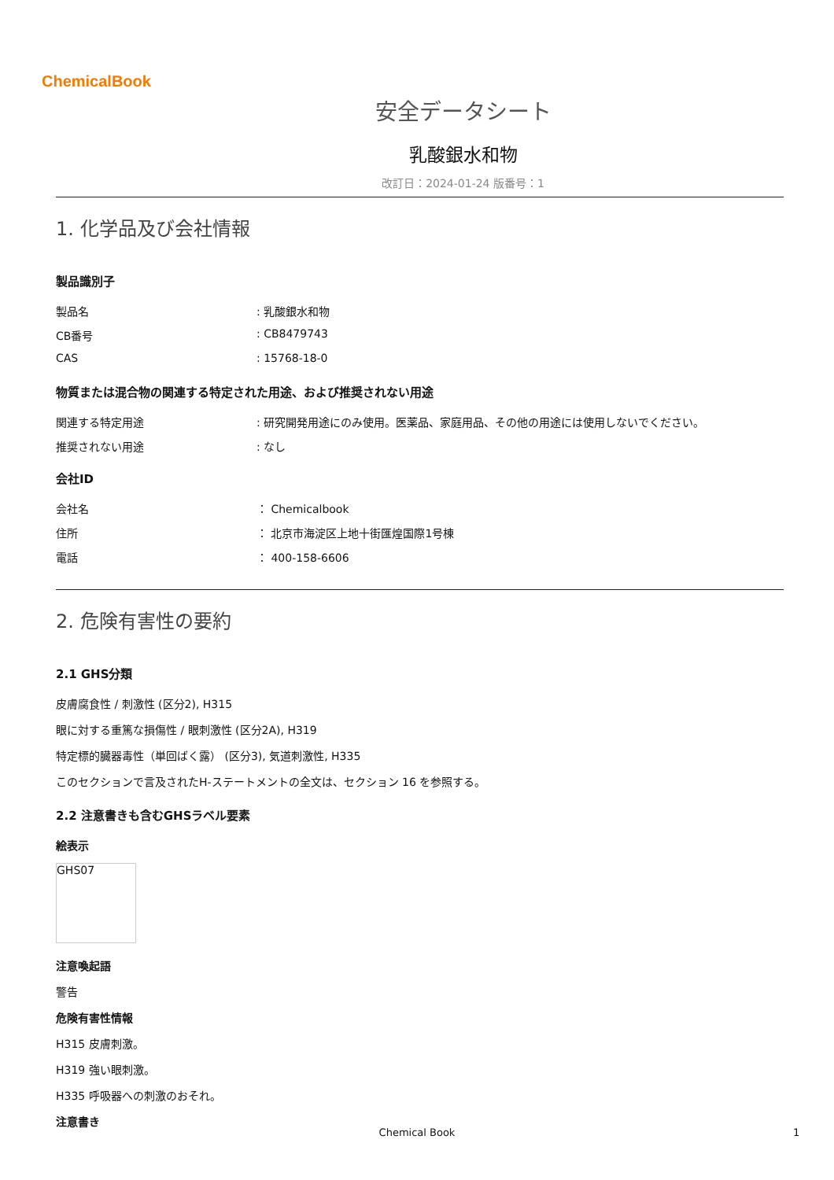ChemicalBook
安全データシート
乳酸銀水和物
改訂日：2024-01-24 版番号：1
1. 化学品及び会社情報
製品識別子
製品名 : 乳酸銀水和物
CB番号 : CB8479743
CAS : 15768-18-0
物質または混合物の関連する特定された用途、および推奨されない用途
関連する特定用途 : 研究開発用途にのみ使用。医薬品、家庭用品、その他の用途には使用しないでください。
推奨されない用途 : なし
会社ID
会社名 ： Chemicalbook
住所 ： 北京市海淀区上地十街匯煌国際1号棟
電話 ： 400-158-6606
2. 危険有害性の要約
2.1 GHS分類
皮膚腐食性 / 刺激性 (区分2), H315
眼に対する重篤な損傷性 / 眼刺激性 (区分2A), H319
特定標的臓器毒性（単回ばく露） (区分3), 気道刺激性, H335
このセクションで言及されたH-ステートメントの全文は、セクション 16 を参照する。
2.2 注意書きも含むGHSラベル要素
絵表示
GHS07
注意喚起語
警告
危険有害性情報
H315 皮膚刺激。
H319 強い眼刺激。
H335 呼吸器への刺激のおそれ。
注意書き
Chemical Book 1